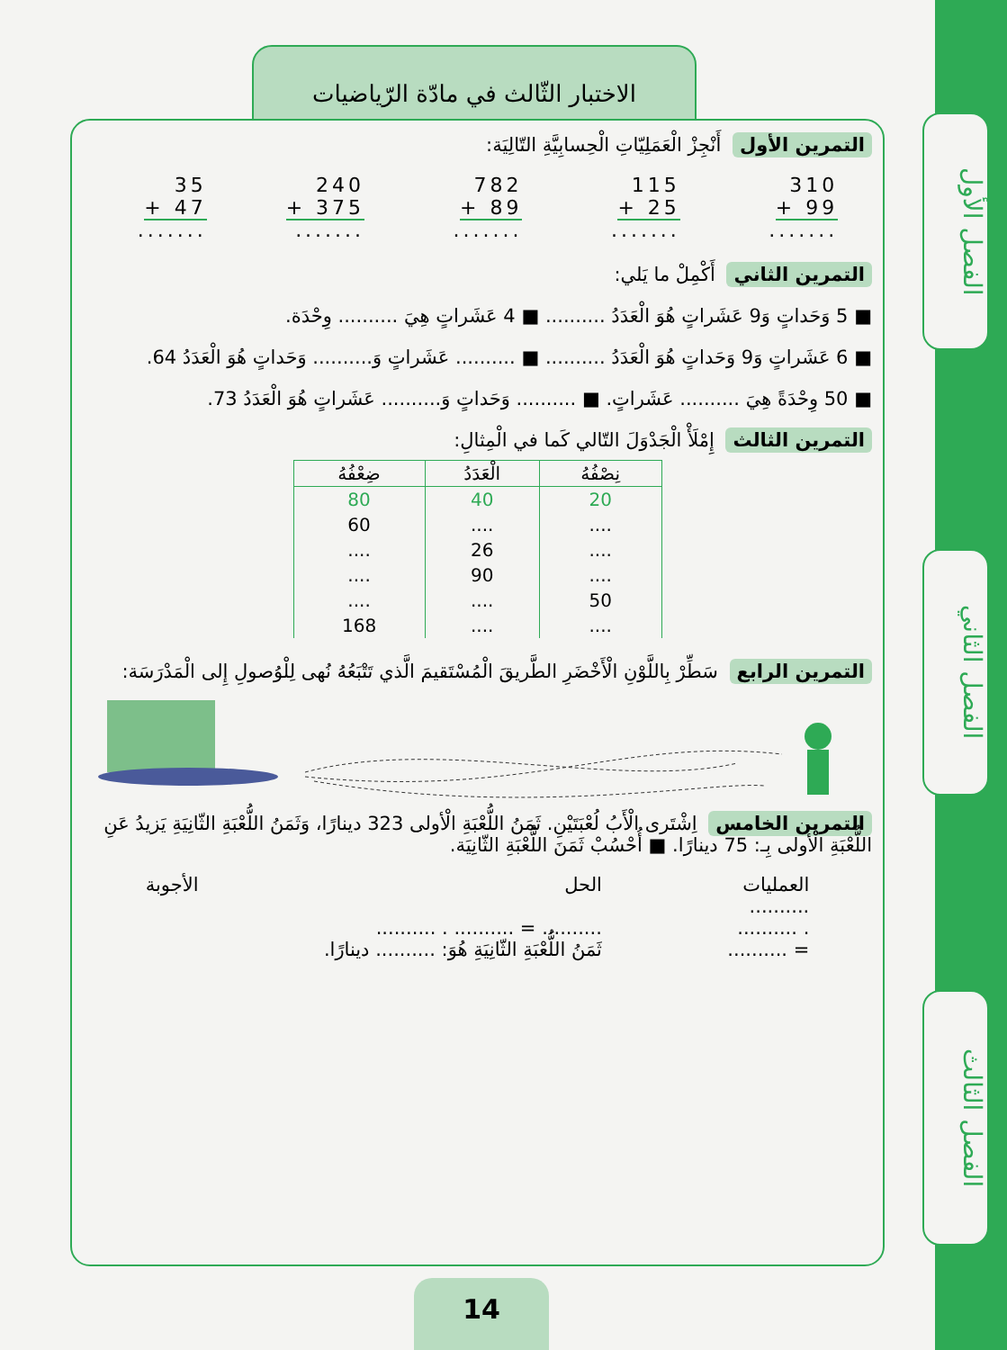الفصل الأول
الفصل الثاني
الفصل الثالث
الاختبار الثّالث في مادّة الرّياضيات
التمرين الأول أَنْجِزْ الْعَمَلِيّاتِ الْحِسابِيَّةِ التّالِيَة:
35
+ 47
.......
240
+ 375
.......
782
+ 89
.......
115
+ 25
.......
310
+ 99
.......
التمرين الثاني أَكْمِلْ ما يَلي:
■ 5 وَحَداتٍ وَ9 عَشَراتٍ هُوَ الْعَدَدُ .......... ■ 4 عَشَراتٍ هِيَ .......... وِحْدَة.
■ 6 عَشَراتٍ وَ9 وَحَداتٍ هُوَ الْعَدَدُ .......... ■ .......... عَشَراتٍ وَ.......... وَحَداتٍ هُوَ الْعَدَدُ 64.
■ 50 وِحْدَةً هِيَ .......... عَشَراتٍ. ■ .......... وَحَداتٍ وَ.......... عَشَراتٍ هُوَ الْعَدَدُ 73.
التمرين الثالث إِمْلَأْ الْجَدْوَلَ التّالي كَما في الْمِثالِ:
| نِصْفُهُ | الْعَدَدُ | ضِعْفُهُ |
| --- | --- | --- |
| 20 | 40 | 80 |
| .... | .... | 60 |
| .... | 26 | .... |
| .... | 90 | .... |
| 50 | .... | .... |
| .... | .... | 168 |
التمرين الرابع سَطِّرْ بِاللَّوْنِ الْأَخْضَرِ الطَّريقَ الْمُسْتَقيمَ الَّذي تَتْبَعُهُ نُهى لِلْوُصولِ إِلى الْمَدْرَسَة:
التمرين الخامس اِشْتَرى الْأَبُ لُعْبَتَيْنِ. ثَمَنُ اللُّعْبَةِ الْأولى 323 دينارًا، وَثَمَنُ اللُّعْبَةِ الثّانِيَةِ يَزيدُ عَنِ اللُّعْبَةِ الْأولى بِـ: 75 دينارًا. ■ أُحْسُبْ ثَمَنَ اللُّعْبَةِ الثّانِيَة.
العمليات
..........
. ..........
= ..........
الحل
.......... = .......... . ..........
ثَمَنُ اللُّعْبَةِ الثّانِيَةِ هُوَ: .......... دينارًا.
الأجوبة
14